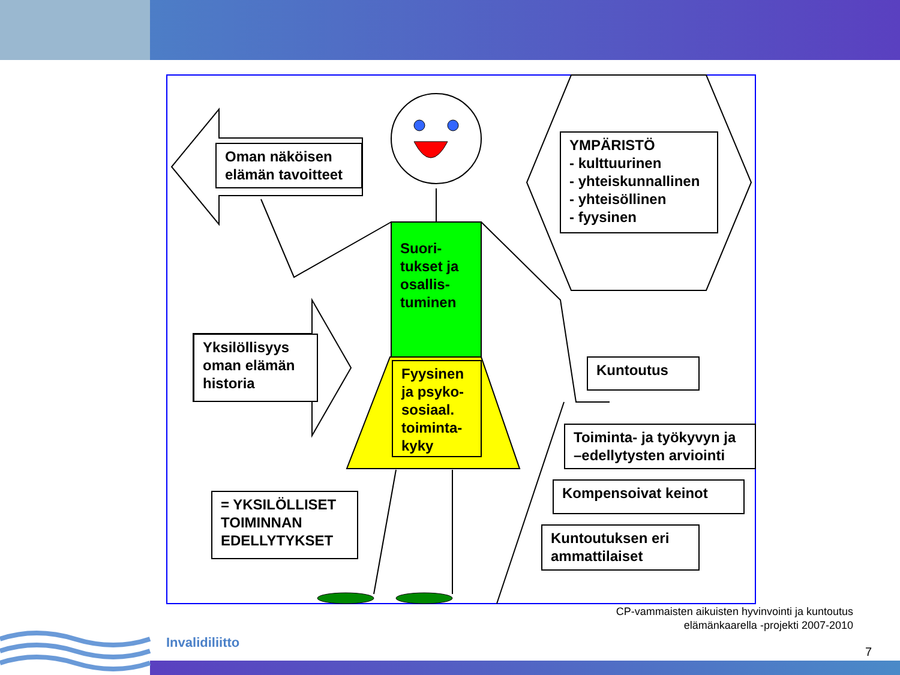Oman näköisen elämän tavoitteet
Yksilöllisyys oman elämän historia
YMPÄRISTÖ
- kulttuurinen
- yhteiskunnallinen
- yhteisöllinen
- fyysinen
Suori-
tukset ja osallis-
tuminen
Fyysinen ja psyko-sosiaal. toiminta-kyky
Kuntoutus
Toiminta- ja työkyvyn ja –edellytysten arviointi
Kompensoivat keinot
Kuntoutuksen eri ammattilaiset
= YKSILÖLLISET TOIMINNAN EDELLYTYKSET
CP-vammaisten aikuisten hyvinvointi ja kuntoutus
elämänkaarella -projekti 2007-2010
Invalidiliitto
7